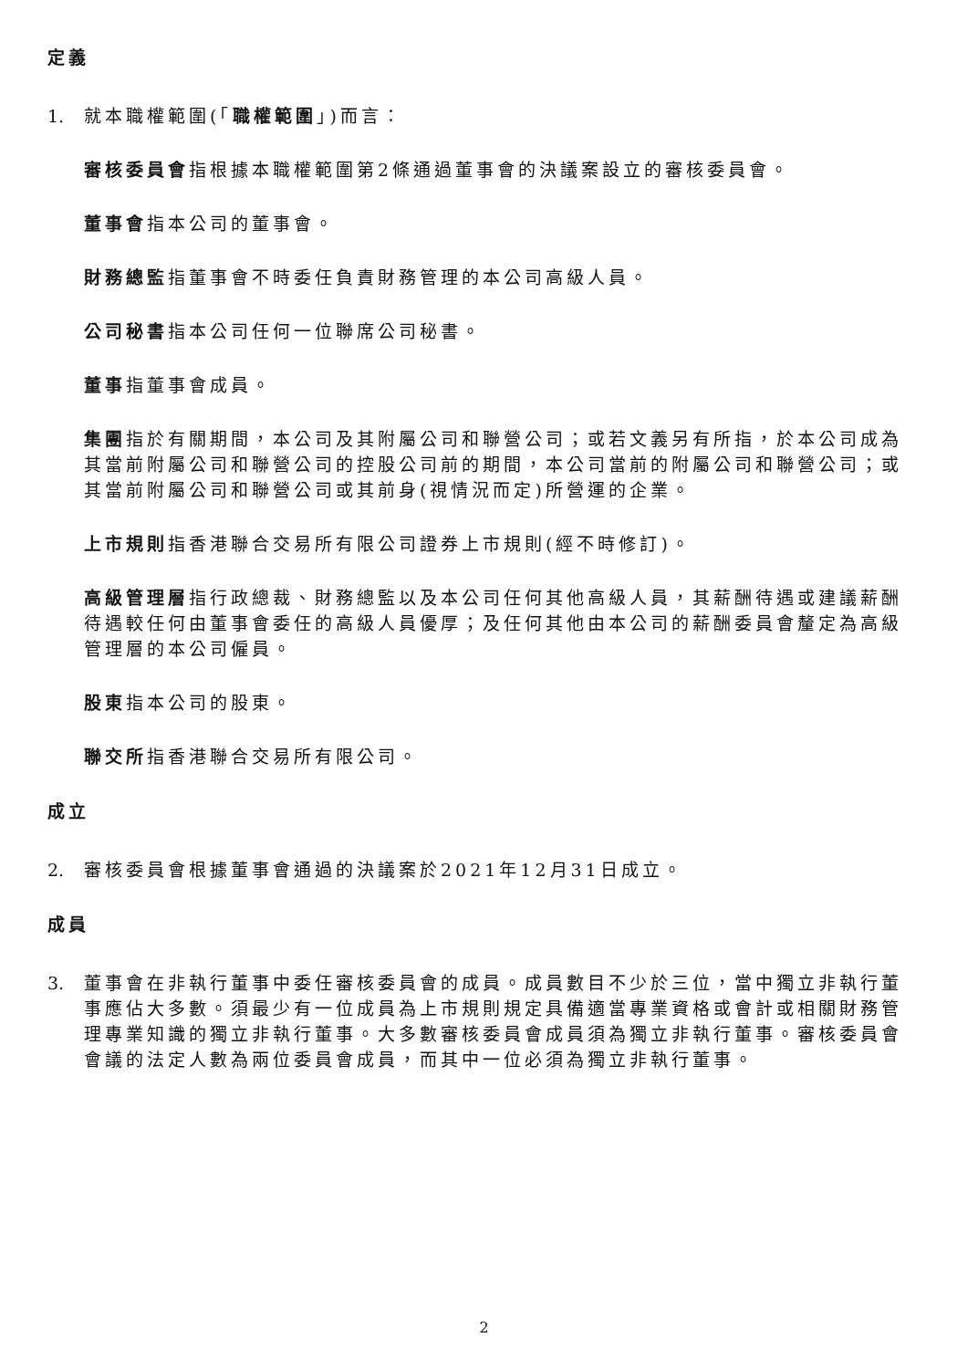定義
1. 就本職權範圍(「職權範圍」)而言：
審核委員會指根據本職權範圍第2條通過董事會的決議案設立的審核委員會。
董事會指本公司的董事會。
財務總監指董事會不時委任負責財務管理的本公司高級人員。
公司秘書指本公司任何一位聯席公司秘書。
董事指董事會成員。
集團指於有關期間，本公司及其附屬公司和聯營公司；或若文義另有所指，於本公司成為其當前附屬公司和聯營公司的控股公司前的期間，本公司當前的附屬公司和聯營公司；或其當前附屬公司和聯營公司或其前身(視情況而定)所營運的企業。
上市規則指香港聯合交易所有限公司證券上市規則(經不時修訂)。
高級管理層指行政總裁、財務總監以及本公司任何其他高級人員，其薪酬待遇或建議薪酬待遇較任何由董事會委任的高級人員優厚；及任何其他由本公司的薪酬委員會釐定為高級管理層的本公司僱員。
股東指本公司的股東。
聯交所指香港聯合交易所有限公司。
成立
2. 審核委員會根據董事會通過的決議案於2021年12月31日成立。
成員
3. 董事會在非執行董事中委任審核委員會的成員。成員數目不少於三位，當中獨立非執行董事應佔大多數。須最少有一位成員為上市規則規定具備適當專業資格或會計或相關財務管理專業知識的獨立非執行董事。大多數審核委員會成員須為獨立非執行董事。審核委員會會議的法定人數為兩位委員會成員，而其中一位必須為獨立非執行董事。
2